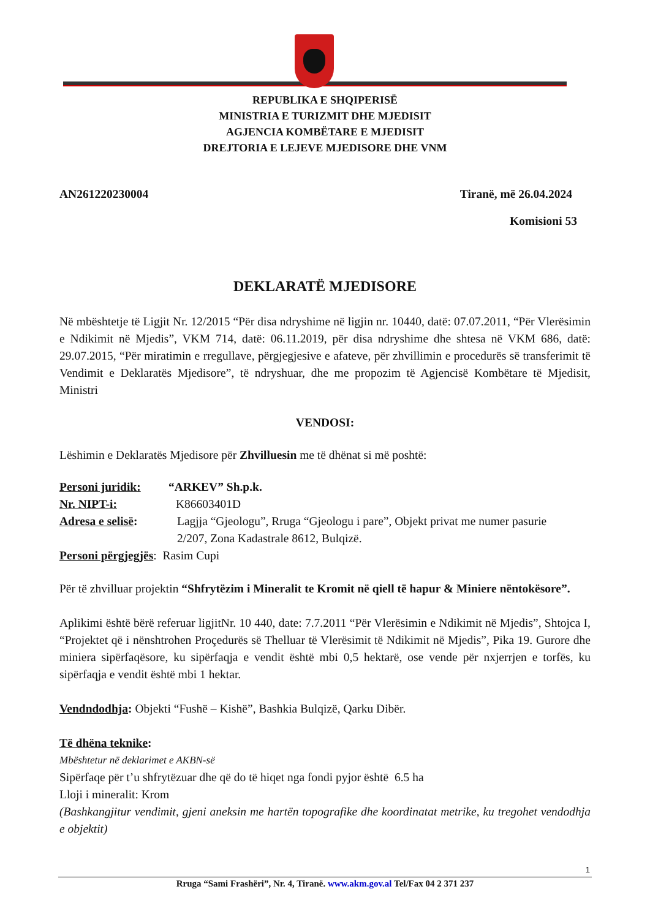REPUBLIKA E SHQIPERISË
MINISTRIA E TURIZMIT DHE MJEDISIT
AGJENCIA KOMBËTARE E MJEDISIT
DREJTORIA E LEJEVE MJEDISORE DHE VNM
AN261220230004 Tiranë, më 26.04.2024
Komisioni 53
DEKLARATË MJEDISORE
Në mbështetje të Ligjit Nr. 12/2015 “Për disa ndryshime në ligjin nr. 10440, datë: 07.07.2011, “Për Vlerësimin e Ndikimit në Mjedis”, VKM 714, datë: 06.11.2019, për disa ndryshime dhe shtesa në VKM 686, datë: 29.07.2015, “Për miratimin e rregullave, përgjegjesive e afateve, për zhvillimin e procedurës së transferimit të Vendimit e Deklaratës Mjedisore”, të ndryshuar, dhe me propozim të Agjencisë Kombëtare të Mjedisit, Ministri
VENDOSI:
Lëshimin e Deklaratës Mjedisore për Zhvilluesin me të dhënat si më poshtë:
Personi juridik: “ARKEV” Sh.p.k.
Nr. NIPT-i: K86603401D
Adresa e selisë: Lagjja “Gjeologu”, Rruga “Gjeologu i pare”, Objekt privat me numer pasurie
2/207, Zona Kadastrale 8612, Bulqizë.
Personi përgjegjës: Rasim Cupi
Për të zhvilluar projektin “Shfrytëzim i Mineralit te Kromit në qiell të hapur & Miniere nëntokësore”.
Aplikimi është bërë referuar ligjitNr. 10 440, date: 7.7.2011 “Për Vlerësimin e Ndikimit në Mjedis”, Shtojca I, “Projektet që i nënshtrohen Proçedurës së Thelluar të Vlerësimit të Ndikimit në Mjedis”, Pika 19. Gurore dhe miniera sipërfaqësore, ku sipërfaqja e vendit është mbi 0,5 hektarë, ose vende për nxjerrjen e torfës, ku sipërfaqja e vendit është mbi 1 hektar.
Vendndodhja: Objekti “Fushë – Kishë”, Bashkia Bulqizë, Qarku Dibër.
Të dhëna teknike:
Mbështetur në deklarimet e AKBN-së
Sipërfaqe për t’u shfrytëzuar dhe që do të hiqet nga fondi pyjor është 6.5 ha
Lloji i mineralit: Krom
(Bashkangjitur vendimit, gjeni aneksin me hartën topografike dhe koordinatat metrike, ku tregohet vendodhja e objektit)
1
Rruga “Sami Frashëri”, Nr. 4, Tiranë. www.akm.gov.al Tel/Fax 04 2 371 237